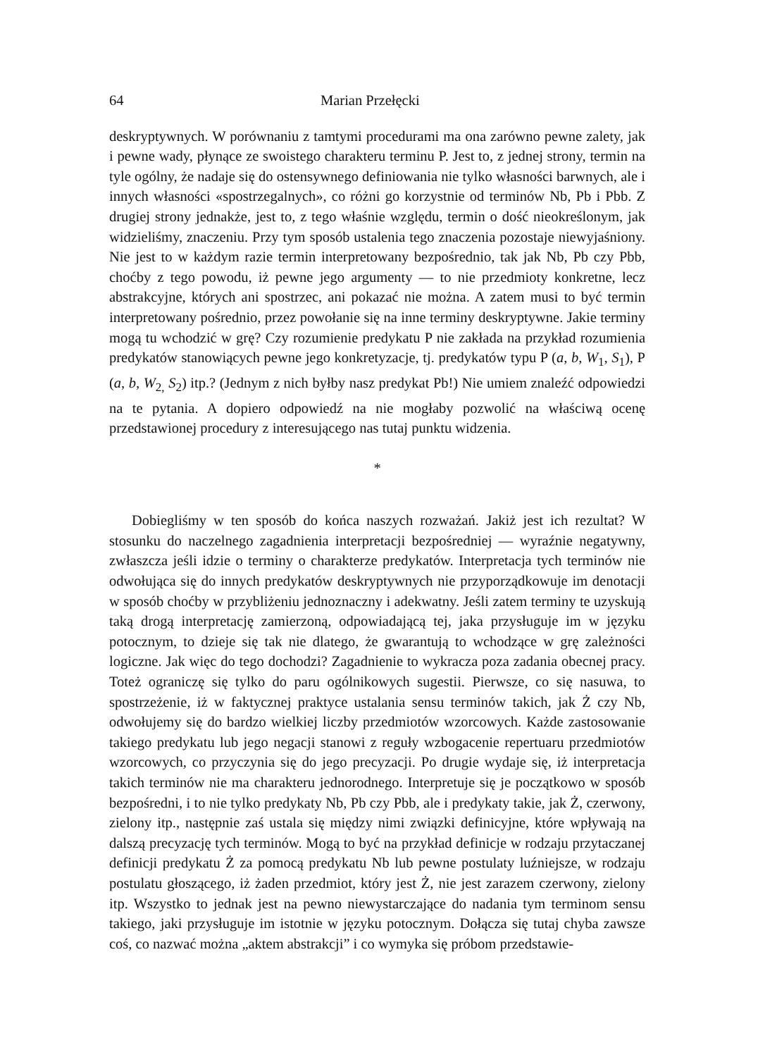64 Marian Przełęcki
deskryptywnych. W porównaniu z tamtymi procedurami ma ona zarówno pewne zalety, jak i pewne wady, płynące ze swoistego charakteru terminu P. Jest to, z jednej strony, termin na tyle ogólny, że nadaje się do ostensywnego definiowania nie tylko własności barwnych, ale i innych własności «spostrzegalnych», co różni go korzystnie od terminów Nb, Pb i Pbb. Z drugiej strony jednakże, jest to, z tego właśnie względu, termin o dość nieokreślonym, jak widzieliśmy, znaczeniu. Przy tym sposób ustalenia tego znaczenia pozostaje niewyjaśniony. Nie jest to w każdym razie termin interpretowany bezpośrednio, tak jak Nb, Pb czy Pbb, choćby z tego powodu, iż pewne jego argumenty — to nie przedmioty konkretne, lecz abstrakcyjne, których ani spostrzec, ani pokazać nie można. A zatem musi to być termin interpretowany pośrednio, przez powołanie się na inne terminy deskryptywne. Jakie terminy mogą tu wchodzić w grę? Czy rozumienie predykatu P nie zakłada na przykład rozumienia predykatów stanowiących pewne jego konkretyzacje, tj. predykatów typu P (a, b, W<sub>1</sub>, S<sub>1</sub>), P (a, b, W<sub>2,</sub> S<sub>2</sub>) itp.? (Jednym z nich byłby nasz predykat Pb!) Nie umiem znaleźć odpowiedzi na te pytania. A dopiero odpowiedź na nie mogłaby pozwolić na właściwą ocenę przedstawionej procedury z interesującego nas tutaj punktu widzenia.
*
Dobiegliśmy w ten sposób do końca naszych rozważań. Jakiż jest ich rezultat? W stosunku do naczelnego zagadnienia interpretacji bezpośredniej — wyraźnie negatywny, zwłaszcza jeśli idzie o terminy o charakterze predykatów. Interpretacja tych terminów nie odwołująca się do innych predykatów deskryptywnych nie przyporządkowuje im denotacji w sposób choćby w przybliżeniu jednoznaczny i adekwatny. Jeśli zatem terminy te uzyskują taką drogą interpretację zamierzoną, odpowiadającą tej, jaka przysługuje im w języku potocznym, to dzieje się tak nie dlatego, że gwarantują to wchodzące w grę zależności logiczne. Jak więc do tego dochodzi? Zagadnienie to wykracza poza zadania obecnej pracy. Toteż ograniczę się tylko do paru ogólnikowych sugestii. Pierwsze, co się nasuwa, to spostrzeżenie, iż w faktycznej praktyce ustalania sensu terminów takich, jak Ż czy Nb, odwołujemy się do bardzo wielkiej liczby przedmiotów wzorcowych. Każde zastosowanie takiego predykatu lub jego negacji stanowi z reguły wzbogacenie repertuaru przedmiotów wzorcowych, co przyczynia się do jego precyzacji. Po drugie wydaje się, iż interpretacja takich terminów nie ma charakteru jednorodnego. Interpretuje się je początkowo w sposób bezpośredni, i to nie tylko predykaty Nb, Pb czy Pbb, ale i predykaty takie, jak Ż, czerwony, zielony itp., następnie zaś ustala się między nimi związki definicyjne, które wpływają na dalszą precyzację tych terminów. Mogą to być na przykład definicje w rodzaju przytaczanej definicji predykatu Ż za pomocą predykatu Nb lub pewne postulaty luźniejsze, w rodzaju postulatu głoszącego, iż żaden przedmiot, który jest Ż, nie jest zarazem czerwony, zielony itp. Wszystko to jednak jest na pewno niewystarczające do nadania tym terminom sensu takiego, jaki przysługuje im istotnie w języku potocznym. Dołącza się tutaj chyba zawsze coś, co nazwać można „aktem abstrakcji” i co wymyka się próbom przedstawie-